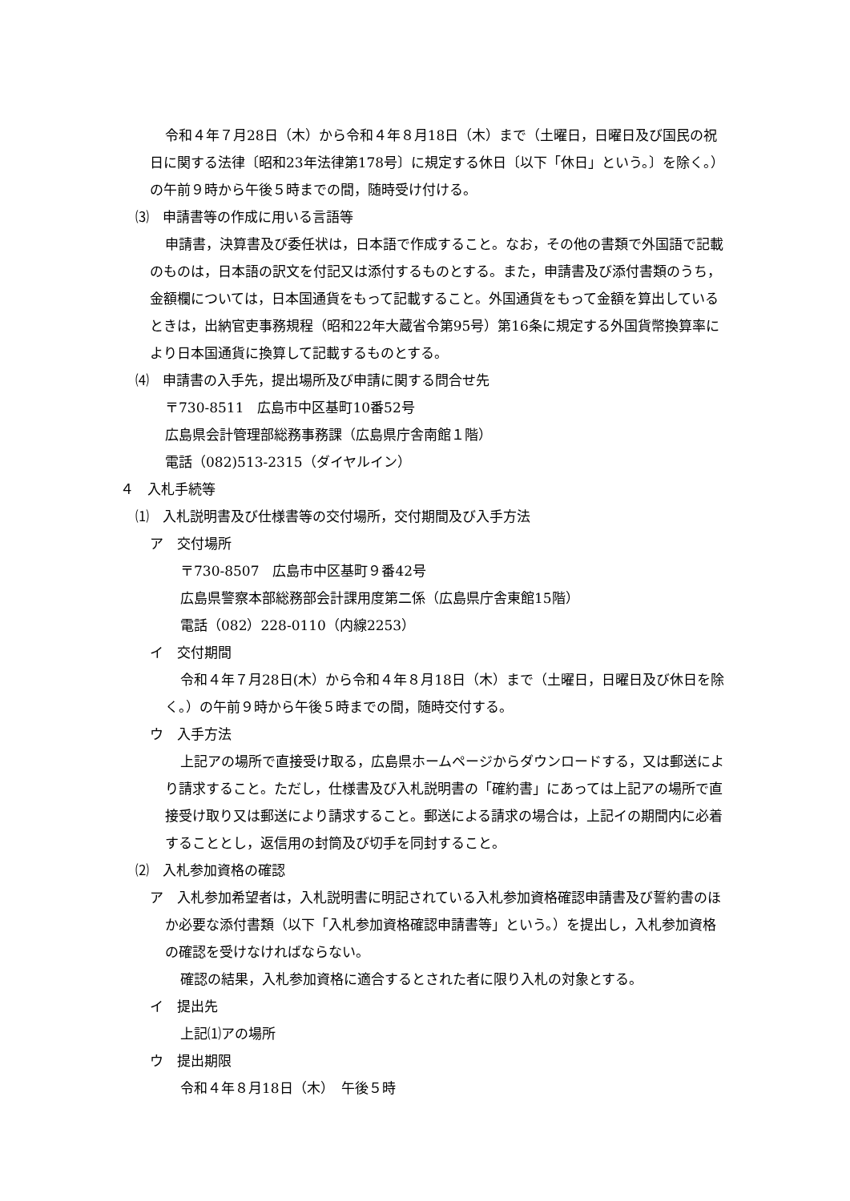令和４年７月28日（木）から令和４年８月18日（木）まで（土曜日，日曜日及び国民の祝日に関する法律〔昭和23年法律第178号〕に規定する休日〔以下「休日」という。〕を除く。）の午前９時から午後５時までの間，随時受け付ける。
⑶　申請書等の作成に用いる言語等
申請書，決算書及び委任状は，日本語で作成すること。なお，その他の書類で外国語で記載のものは，日本語の訳文を付記又は添付するものとする。また，申請書及び添付書類のうち，金額欄については，日本国通貨をもって記載すること。外国通貨をもって金額を算出しているときは，出納官吏事務規程（昭和22年大蔵省令第95号）第16条に規定する外国貨幣換算率により日本国通貨に換算して記載するものとする。
⑷　申請書の入手先，提出場所及び申請に関する問合せ先
〒730-8511　広島市中区基町10番52号
広島県会計管理部総務事務課（広島県庁舎南館１階）
電話（082)513-2315（ダイヤルイン）
４　入札手続等
⑴　入札説明書及び仕様書等の交付場所，交付期間及び入手方法
ア　交付場所
〒730-8507　広島市中区基町９番42号
広島県警察本部総務部会計課用度第二係（広島県庁舎東館15階）
電話（082）228-0110（内線2253）
イ　交付期間
令和４年７月28日(木）から令和４年８月18日（木）まで（土曜日，日曜日及び休日を除く。）の午前９時から午後５時までの間，随時交付する。
ウ　入手方法
上記アの場所で直接受け取る，広島県ホームページからダウンロードする，又は郵送により請求すること。ただし，仕様書及び入札説明書の「確約書」にあっては上記アの場所で直接受け取り又は郵送により請求すること。郵送による請求の場合は，上記イの期間内に必着することとし，返信用の封筒及び切手を同封すること。
⑵　入札参加資格の確認
ア　入札参加希望者は，入札説明書に明記されている入札参加資格確認申請書及び誓約書のほか必要な添付書類（以下「入札参加資格確認申請書等」という。）を提出し，入札参加資格の確認を受けなければならない。
確認の結果，入札参加資格に適合するとされた者に限り入札の対象とする。
イ　提出先
上記⑴アの場所
ウ　提出期限
令和４年８月18日（木）　午後５時